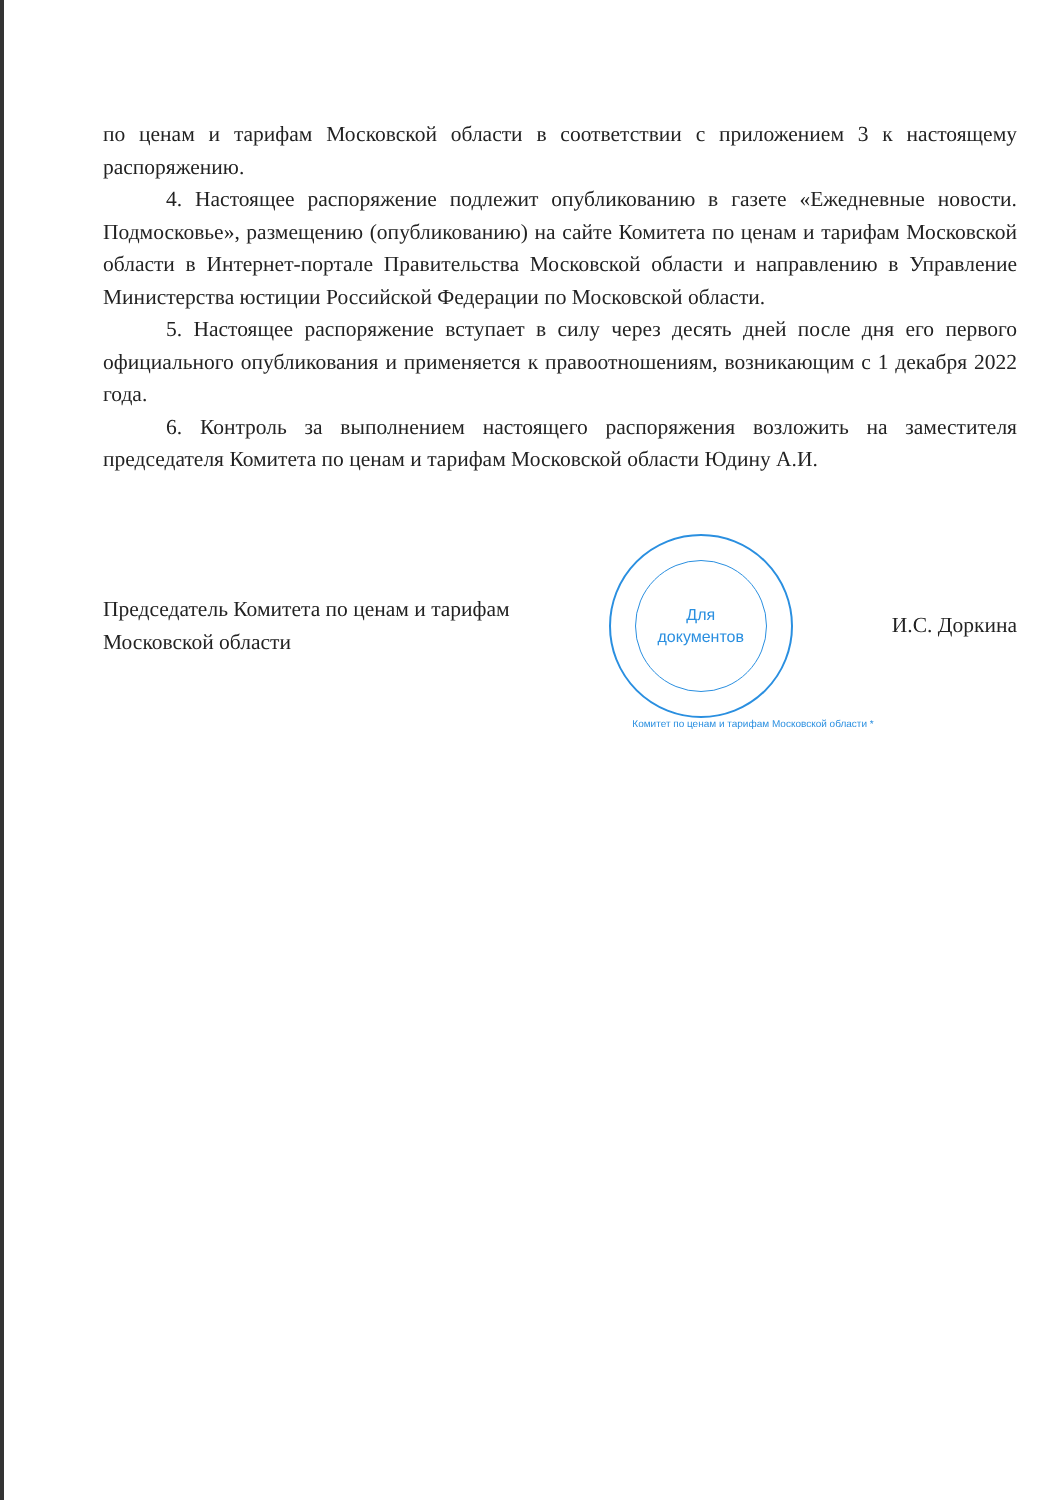по ценам и тарифам Московской области в соответствии с приложением 3 к настоящему распоряжению.
4. Настоящее распоряжение подлежит опубликованию в газете «Ежедневные новости. Подмосковье», размещению (опубликованию) на сайте Комитета по ценам и тарифам Московской области в Интернет-портале Правительства Московской области и направлению в Управление Министерства юстиции Российской Федерации по Московской области.
5. Настоящее распоряжение вступает в силу через десять дней после дня его первого официального опубликования и применяется к правоотношениям, возникающим с 1 декабря 2022 года.
6. Контроль за выполнением настоящего распоряжения возложить на заместителя председателя Комитета по ценам и тарифам Московской области Юдину А.И.
Председатель Комитета по ценам и тарифам
Московской области
Для
документов
И.С. Доркина
Комитет по ценам и тарифам Московской области *